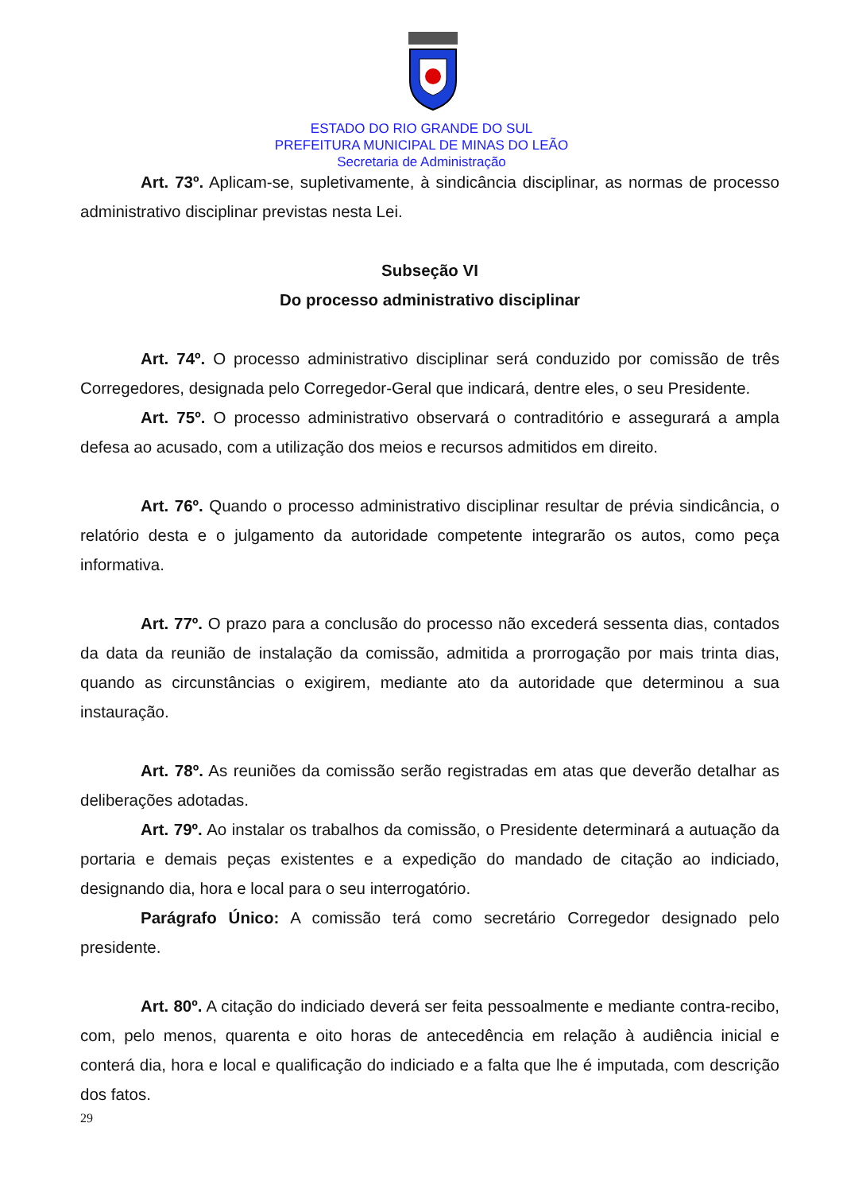ESTADO DO RIO GRANDE DO SUL
PREFEITURA MUNICIPAL DE MINAS DO LEÃO
Secretaria de Administração
Art. 73º. Aplicam-se, supletivamente, à sindicância disciplinar, as normas de processo administrativo disciplinar previstas nesta Lei.
Subseção VI
Do processo administrativo disciplinar
Art. 74º. O processo administrativo disciplinar será conduzido por comissão de três Corregedores, designada pelo Corregedor-Geral que indicará, dentre eles, o seu Presidente.
Art. 75º. O processo administrativo observará o contraditório e assegurará a ampla defesa ao acusado, com a utilização dos meios e recursos admitidos em direito.
Art. 76º. Quando o processo administrativo disciplinar resultar de prévia sindicância, o relatório desta e o julgamento da autoridade competente integrarão os autos, como peça informativa.
Art. 77º. O prazo para a conclusão do processo não excederá sessenta dias, contados da data da reunião de instalação da comissão, admitida a prorrogação por mais trinta dias, quando as circunstâncias o exigirem, mediante ato da autoridade que determinou a sua instauração.
Art. 78º. As reuniões da comissão serão registradas em atas que deverão detalhar as deliberações adotadas.
Art. 79º. Ao instalar os trabalhos da comissão, o Presidente determinará a autuação da portaria e demais peças existentes e a expedição do mandado de citação ao indiciado, designando dia, hora e local para o seu interrogatório.
Parágrafo Único: A comissão terá como secretário Corregedor designado pelo presidente.
Art. 80º. A citação do indiciado deverá ser feita pessoalmente e mediante contra-recibo, com, pelo menos, quarenta e oito horas de antecedência em relação à audiência inicial e conterá dia, hora e local e qualificação do indiciado e a falta que lhe é imputada, com descrição dos fatos.
29